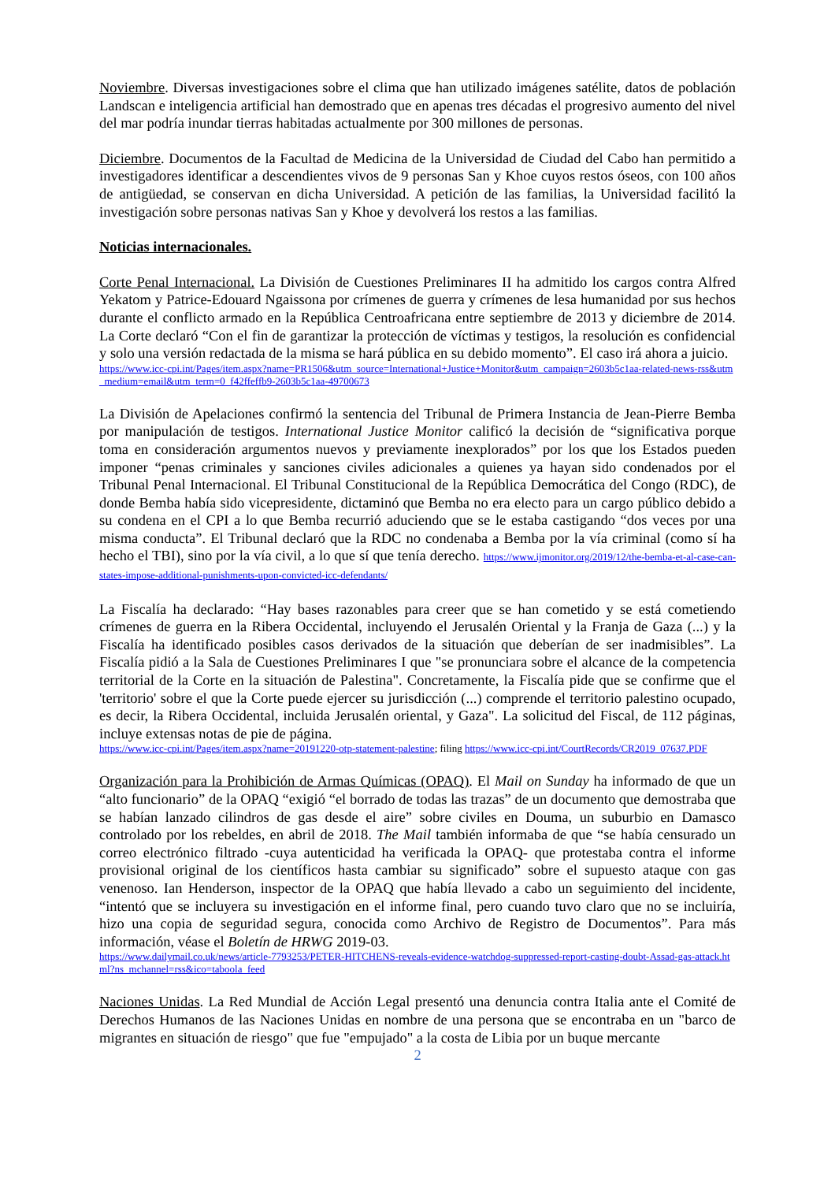Noviembre. Diversas investigaciones sobre el clima que han utilizado imágenes satélite, datos de población Landscan e inteligencia artificial han demostrado que en apenas tres décadas el progresivo aumento del nivel del mar podría inundar tierras habitadas actualmente por 300 millones de personas.
Diciembre. Documentos de la Facultad de Medicina de la Universidad de Ciudad del Cabo han permitido a investigadores identificar a descendientes vivos de 9 personas San y Khoe cuyos restos óseos, con 100 años de antigüedad, se conservan en dicha Universidad. A petición de las familias, la Universidad facilitó la investigación sobre personas nativas San y Khoe y devolverá los restos a las familias.
Noticias internacionales.
Corte Penal Internacional. La División de Cuestiones Preliminares II ha admitido los cargos contra Alfred Yekatom y Patrice-Edouard Ngaissona por crímenes de guerra y crímenes de lesa humanidad por sus hechos durante el conflicto armado en la República Centroafricana entre septiembre de 2013 y diciembre de 2014. La Corte declaró “Con el fin de garantizar la protección de víctimas y testigos, la resolución es confidencial y solo una versión redactada de la misma se hará pública en su debido momento”. El caso irá ahora a juicio.
https://www.icc-cpi.int/Pages/item.aspx?name=PR1506&utm_source=International+Justice+Monitor&utm_campaign=2603b5c1aa-related-news-rss&utm_medium=email&utm_term=0_f42ffeffb9-2603b5c1aa-49700673
La División de Apelaciones confirmó la sentencia del Tribunal de Primera Instancia de Jean-Pierre Bemba por manipulación de testigos. International Justice Monitor calificó la decisión de “significativa porque toma en consideración argumentos nuevos y previamente inexplorados” por los que los Estados pueden imponer “penas criminales y sanciones civiles adicionales a quienes ya hayan sido condenados por el Tribunal Penal Internacional. El Tribunal Constitucional de la República Democrática del Congo (RDC), de donde Bemba había sido vicepresidente, dictaminó que Bemba no era electo para un cargo público debido a su condena en el CPI a lo que Bemba recurrió aduciendo que se le estaba castigando “dos veces por una misma conducta”. El Tribunal declaró que la RDC no condenaba a Bemba por la vía criminal (como sí ha hecho el TBI), sino por la vía civil, a lo que sí que tenía derecho. https://www.ijmonitor.org/2019/12/the-bemba-et-al-case-can-states-impose-additional-punishments-upon-convicted-icc-defendants/
La Fiscalía ha declarado: “Hay bases razonables para creer que se han cometido y se está cometiendo crímenes de guerra en la Ribera Occidental, incluyendo el Jerusalén Oriental y la Franja de Gaza (...) y la Fiscalía ha identificado posibles casos derivados de la situación que deberían de ser inadmisibles”. La Fiscalía pidió a la Sala de Cuestiones Preliminares I que "se pronunciara sobre el alcance de la competencia territorial de la Corte en la situación de Palestina". Concretamente, la Fiscalía pide que se confirme que el 'territorio' sobre el que la Corte puede ejercer su jurisdicción (...) comprende el territorio palestino ocupado, es decir, la Ribera Occidental, incluida Jerusalén oriental, y Gaza". La solicitud del Fiscal, de 112 páginas, incluye extensas notas de pie de página.
https://www.icc-cpi.int/Pages/item.aspx?name=20191220-otp-statement-palestine; filing https://www.icc-cpi.int/CourtRecords/CR2019_07637.PDF
Organización para la Prohibición de Armas Químicas (OPAQ). El Mail on Sunday ha informado de que un “alto funcionario” de la OPAQ “exigió “el borrado de todas las trazas” de un documento que demostraba que se habían lanzado cilindros de gas desde el aire” sobre civiles en Douma, un suburbio en Damasco controlado por los rebeldes, en abril de 2018. The Mail también informaba de que “se había censurado un correo electrónico filtrado -cuya autenticidad ha verificada la OPAQ- que protestaba contra el informe provisional original de los científicos hasta cambiar su significado” sobre el supuesto ataque con gas venenoso. Ian Henderson, inspector de la OPAQ que había llevado a cabo un seguimiento del incidente, “intentó que se incluyera su investigación en el informe final, pero cuando tuvo claro que no se incluiría, hizo una copia de seguridad segura, conocida como Archivo de Registro de Documentos”. Para más información, véase el Boletín de HRWG 2019-03.
https://www.dailymail.co.uk/news/article-7793253/PETER-HITCHENS-reveals-evidence-watchdog-suppressed-report-casting-doubt-Assad-gas-attack.html?ns_mchannel=rss&ico=taboola_feed
Naciones Unidas. La Red Mundial de Acción Legal presentó una denuncia contra Italia ante el Comité de Derechos Humanos de las Naciones Unidas en nombre de una persona que se encontraba en un "barco de migrantes en situación de riesgo" que fue "empujado" a la costa de Libia por un buque mercante
2